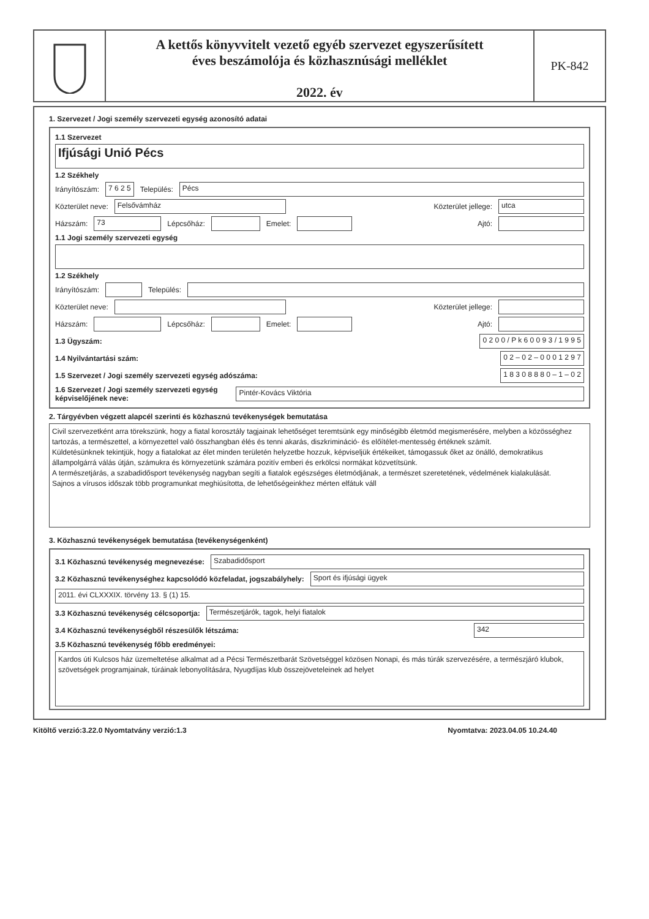A kettős könyvvitelt vezető egyéb szervezet egyszerűsített
éves beszámolója és közhasznúsági melléklet
2022. év
PK-842
1. Szervezet / Jogi személy szervezeti egység azonosító adatai
1.1 Szervezet
Ifjúsági Unió Pécs
1.2 Székhely
Irányítószám: 7 6 2 5 Település: Pécs
Közterület neve: Felsővámház Közterület jellege: utca
Házszám: 73 Lépcsőház: Emelet: Ajtó:
1.1 Jogi személy szervezeti egység
1.2 Székhely
Irányítószám: Település:
Közterület neve: Közterület jellege:
Házszám: Lépcsőház: Emelet: Ajtó:
1.3 Ügyszám: 0 2 0 0 / P k 6 0 0 9 3 / 1 9 9 5
1.4 Nyilvántartási szám: 0 2 – 0 2 – 0 0 0 1 2 9 7
1.5 Szervezet / Jogi személy szervezeti egység adószáma: 1 8 3 0 8 8 8 0 – 1 – 0 2
1.6 Szervezet / Jogi személy szervezeti egység
képviselőjének neve: Pintér-Kovács Viktória
2. Tárgyévben végzett alapcél szerinti és közhasznú tevékenységek bemutatása
Civil szervezetként arra törekszünk, hogy a fiatal korosztály tagjainak lehetőséget teremtsünk egy minőségibb életmód megismerésére, melyben a közösséghez tartozás, a természettel, a környezettel való összhangban élés és tenni akarás, diszkrimináció- és előítélet-mentesség értéknek számít.
Küldetésünknek tekintjük, hogy a fiatalokat az élet minden területén helyzetbe hozzuk, képviseljük értékeiket, támogassuk őket az önálló, demokratikus állampolgárrá válás útján, számukra és környezetünk számára pozitív emberi és erkölcsi normákat közvetítsünk.
A természetjárás, a szabadidősport tevékenység nagyban segíti a fiatalok egészséges életmódjának, a természet szeretetének, védelmének kialakulását.
Sajnos a vírusos időszak több programunkat meghiúsította, de lehetőségeinkhez mérten elfátuk váll
3. Közhasznú tevékenységek bemutatása (tevékenységenként)
3.1 Közhasznú tevékenység megnevezése: Szabadidősport
3.2 Közhasznú tevékenységhez kapcsolódó közfeladat, jogszabályhely: Sport és ifjúsági ügyek
2011. évi CLXXXIX. törvény 13. § (1) 15.
3.3 Közhasznú tevékenység célcsoportja: Természetjárók, tagok, helyi fiatalok
3.4 Közhasznú tevékenységből részesülők létszáma: 342
3.5 Közhasznú tevékenység főbb eredményei:
Kardos úti Kulcsos ház üzemeltetése alkalmat ad a Pécsi Természetbarát Szövetséggel közösen Nonapi, és más túrák szervezésére, a természjáró klubok, szövetségek programjainak, túráinak lebonyolítására, Nyugdíjas klub összejöveteleinek ad helyet
Kitöltő verzió:3.22.0 Nyomtatvány verzió:1.3 Nyomtatva: 2023.04.05 10.24.40